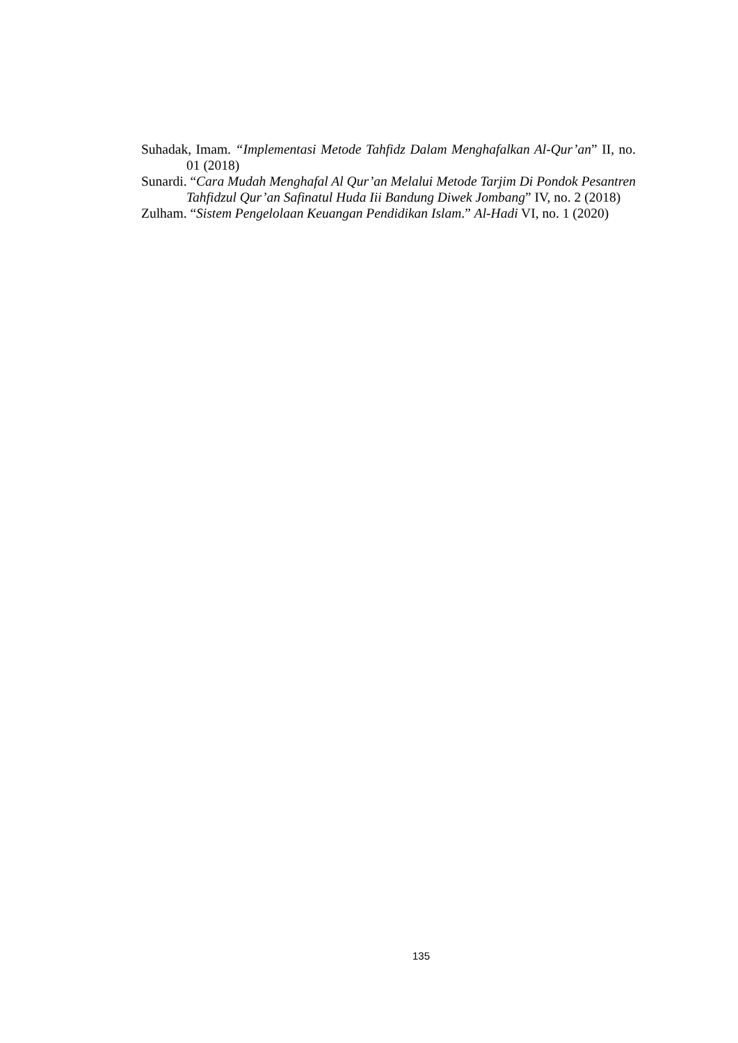Suhadak, Imam. “Implementasi Metode Tahfidz Dalam Menghafalkan Al-Qur’an” II, no. 01 (2018)
Sunardi. “Cara Mudah Menghafal Al Qur’an Melalui Metode Tarjim Di Pondok Pesantren Tahfidzul Qur’an Safinatul Huda Iii Bandung Diwek Jombang” IV, no. 2 (2018)
Zulham. “Sistem Pengelolaan Keuangan Pendidikan Islam.” Al-Hadi VI, no. 1 (2020)
135